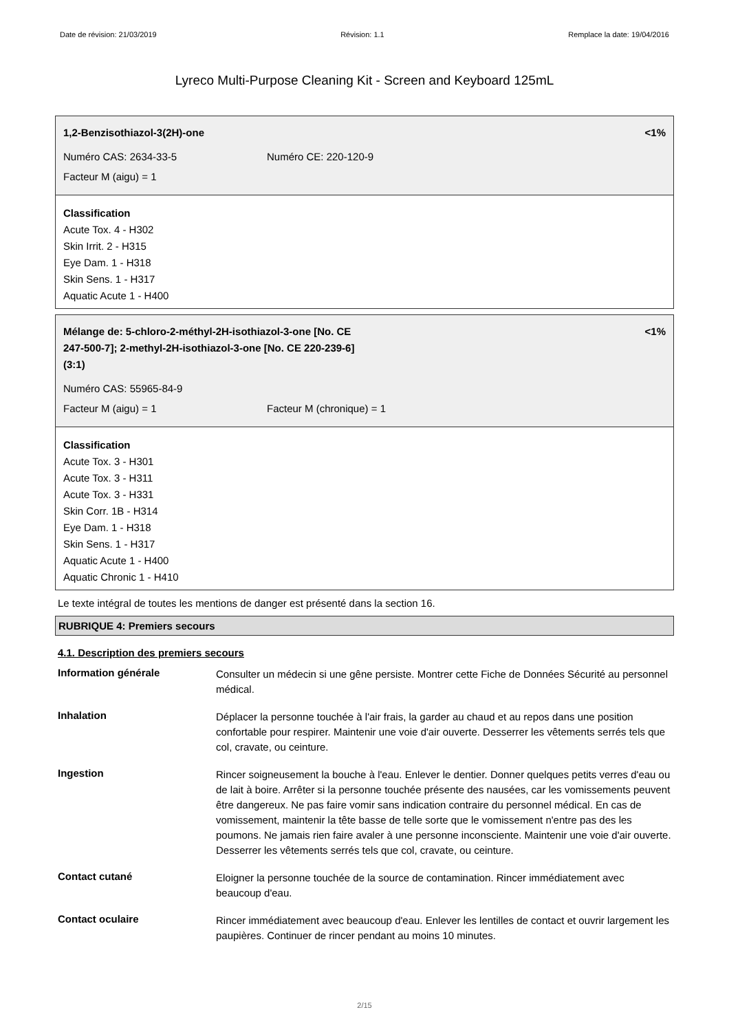Date de révision: 21/03/2019 Révision: 1.1 Remplace la date: 19/04/2016
Lyreco Multi-Purpose Cleaning Kit - Screen and Keyboard 125mL
1,2-Benzisothiazol-3(2H)-one <1%
Numéro CAS: 2634-33-5 Numéro CE: 220-120-9
Facteur M (aigu) = 1
Classification
Acute Tox. 4 - H302
Skin Irrit. 2 - H315
Eye Dam. 1 - H318
Skin Sens. 1 - H317
Aquatic Acute 1 - H400
Mélange de: 5-chloro-2-méthyl-2H-isothiazol-3-one [No. CE
247-500-7]; 2-methyl-2H-isothiazol-3-one [No. CE 220-239-6]
(3:1) <1%
Numéro CAS: 55965-84-9
Facteur M (aigu) = 1 Facteur M (chronique) = 1
Classification
Acute Tox. 3 - H301
Acute Tox. 3 - H311
Acute Tox. 3 - H331
Skin Corr. 1B - H314
Eye Dam. 1 - H318
Skin Sens. 1 - H317
Aquatic Acute 1 - H400
Aquatic Chronic 1 - H410
Le texte intégral de toutes les mentions de danger est présenté dans la section 16.
RUBRIQUE 4: Premiers secours
4.1. Description des premiers secours
| Information générale | Consulter un médecin si une gêne persiste. Montrer cette Fiche de Données Sécurité au personnel médical. |
| Inhalation | Déplacer la personne touchée à l'air frais, la garder au chaud et au repos dans une position confortable pour respirer. Maintenir une voie d'air ouverte. Desserrer les vêtements serrés tels que col, cravate, ou ceinture. |
| Ingestion | Rincer soigneusement la bouche à l'eau. Enlever le dentier. Donner quelques petits verres d'eau ou de lait à boire. Arrêter si la personne touchée présente des nausées, car les vomissements peuvent être dangereux. Ne pas faire vomir sans indication contraire du personnel médical. En cas de vomissement, maintenir la tête basse de telle sorte que le vomissement n'entre pas des les poumons. Ne jamais rien faire avaler à une personne inconsciente. Maintenir une voie d'air ouverte. Desserrer les vêtements serrés tels que col, cravate, ou ceinture. |
| Contact cutané | Eloigner la personne touchée de la source de contamination. Rincer immédiatement avec beaucoup d'eau. |
| Contact oculaire | Rincer immédiatement avec beaucoup d'eau. Enlever les lentilles de contact et ouvrir largement les paupières. Continuer de rincer pendant au moins 10 minutes. |
2/15